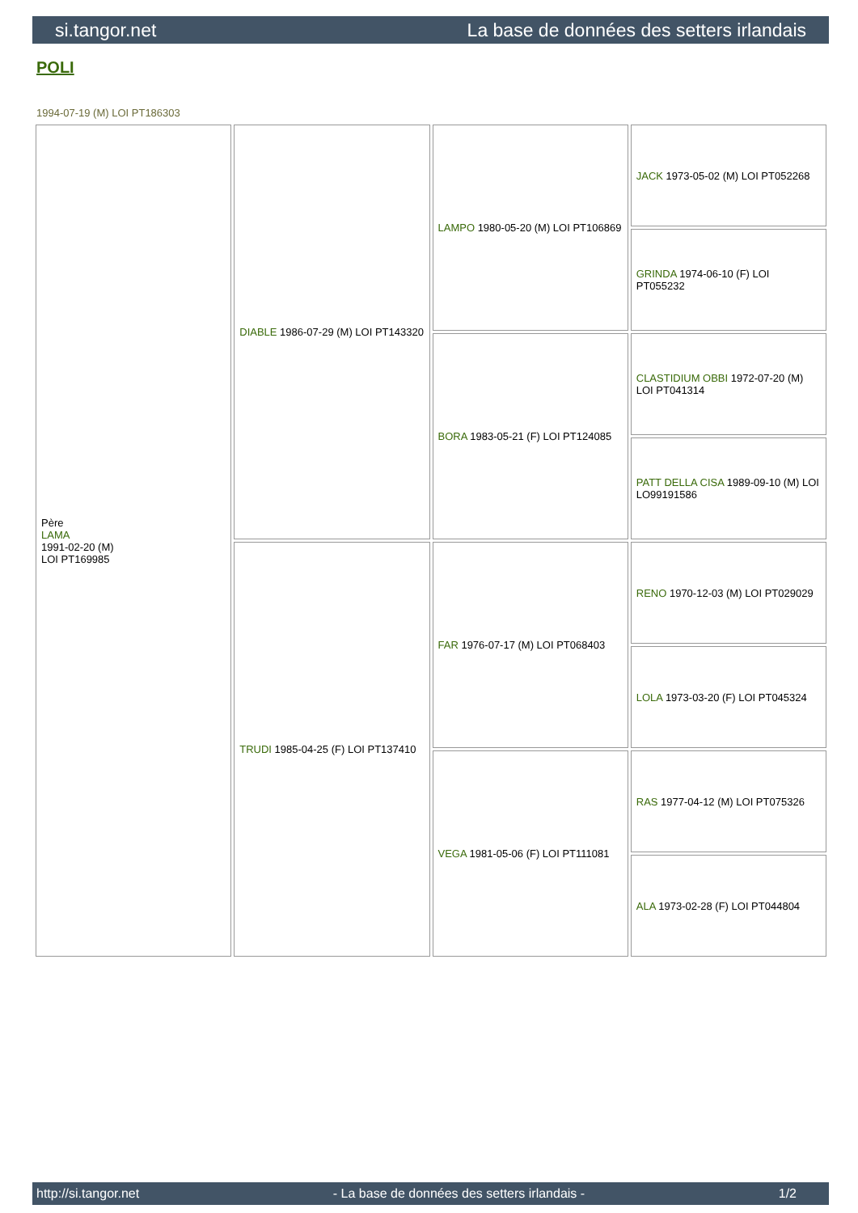si.tangor.net La base de données des setters irlandais
POLI
1994-07-19 (M) LOI PT186303
| Père LAMA 1991-02-20 (M) LOI PT169985 | DIABLE 1986-07-29 (M) LOI PT143320 | LAMPO 1980-05-20 (M) LOI PT106869 | JACK 1973-05-02 (M) LOI PT052268 |
| | | | GRINDA 1974-06-10 (F) LOI PT055232 |
| | | BORA 1983-05-21 (F) LOI PT124085 | CLASTIDIUM OBBI 1972-07-20 (M) LOI PT041314 |
| | | | PATT DELLA CISA 1989-09-10 (M) LOI LO99191586 |
| | TRUDI 1985-04-25 (F) LOI PT137410 | FAR 1976-07-17 (M) LOI PT068403 | RENO 1970-12-03 (M) LOI PT029029 |
| | | | LOLA 1973-03-20 (F) LOI PT045324 |
| | | VEGA 1981-05-06 (F) LOI PT111081 | RAS 1977-04-12 (M) LOI PT075326 |
| | | | ALA 1973-02-28 (F) LOI PT044804 |
http://si.tangor.net - La base de données des setters irlandais - 1/2